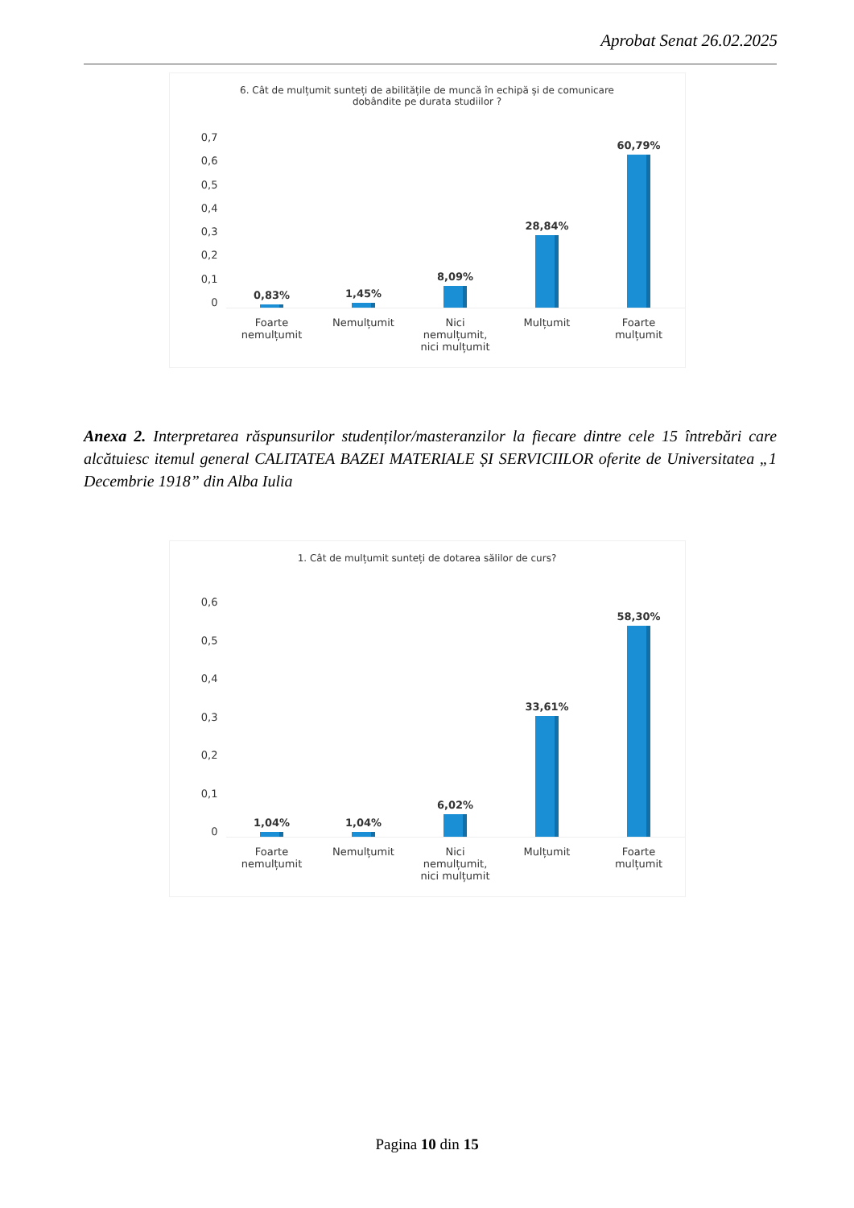Aprobat Senat 26.02.2025
6. Cât de mulțumit sunteți de abilitățile de muncă în echipă și de comunicare
dobândite pe durata studiilor ?
0,7
0,6
0,5
0,4
0,3
0,2
0,1
0
0,83%
1,45%
8,09%
28,84%
60,79%
Foarte
nemulțumit
Nemulțumit Nici
nemulțumit,
nici mulțumit
Mulțumit Foarte
mulțumit
Anexa 2. Interpretarea răspunsurilor studenților/masteranzilor la fiecare dintre cele 15 întrebări care alcătuiesc itemul general CALITATEA BAZEI MATERIALE ȘI SERVICIILOR oferite de Universitatea „1 Decembrie 1918” din Alba Iulia
1. Cât de mulțumit sunteți de dotarea sălilor de curs?
0,6
0,5
0,4
0,3
0,2
0,1
0
1,04%
1,04%
6,02%
33,61%
58,30%
Foarte
nemulțumit
Nemulțumit Nici
nemulțumit,
nici mulțumit
Mulțumit Foarte
mulțumit
Pagina 10 din 15